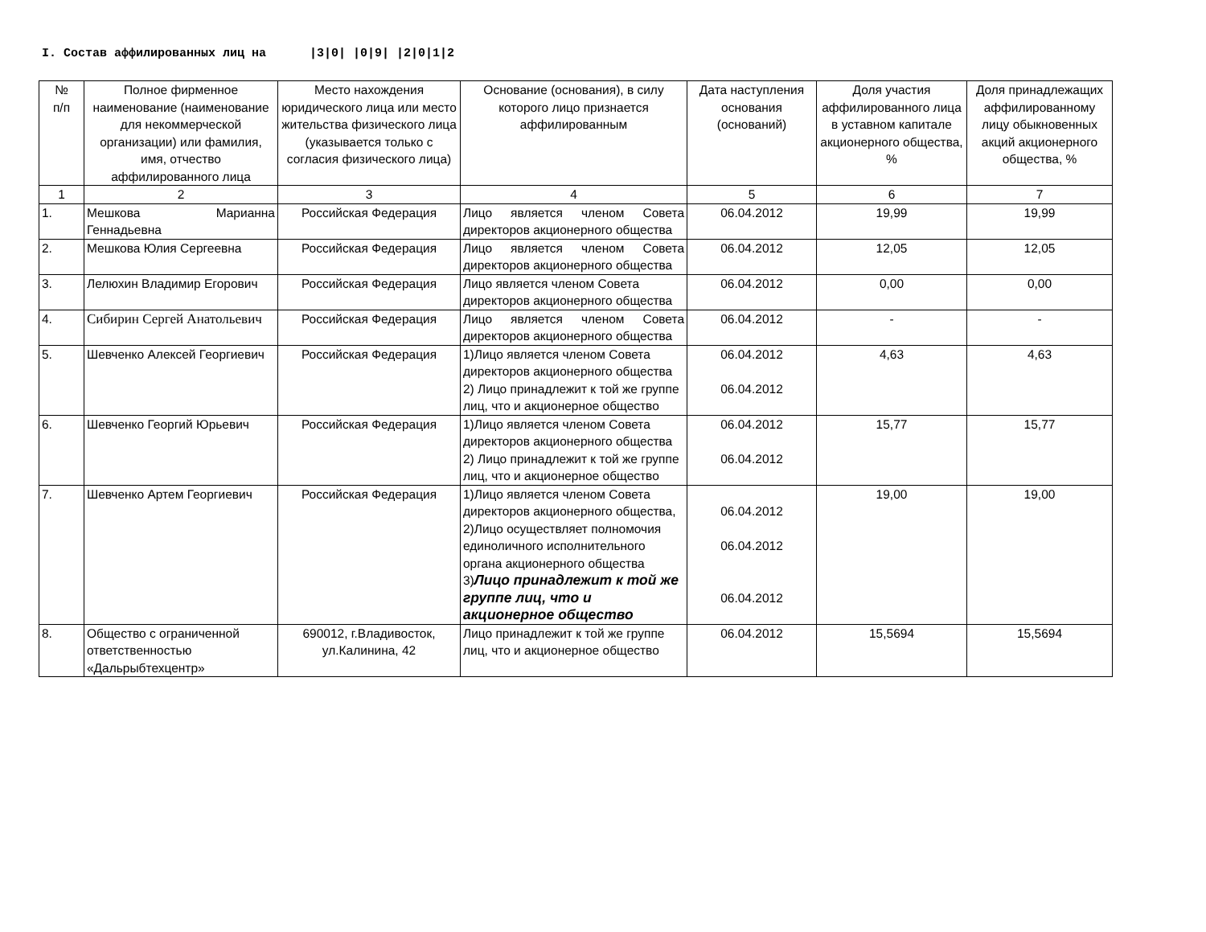I. Состав аффилированных лиц на |3|0| |0|9| |2|0|1|2
| № п/п | Полное фирменное наименование (наименование для некоммерческой организации) или фамилия, имя, отчество аффилированного лица | Место нахождения юридического лица или место жительства физического лица (указывается только с согласия физического лица) | Основание (основания), в силу которого лицо признается аффилированным | Дата наступления основания (оснований) | Доля участия аффилированного лица в уставном капитале акционерного общества, % | Доля принадлежащих аффилированному лицу обыкновенных акций акционерного общества, % |
| --- | --- | --- | --- | --- | --- | --- |
| 1 | 2 | 3 | 4 | 5 | 6 | 7 |
| 1. | Мешкова Марианна Геннадьевна | Российская Федерация | Лицо является членом Совета директоров акционерного общества | 06.04.2012 | 19,99 | 19,99 |
| 2. | Мешкова Юлия Сергеевна | Российская Федерация | Лицо является членом Совета директоров акционерного общества | 06.04.2012 | 12,05 | 12,05 |
| 3. | Лелюхин Владимир Егорович | Российская Федерация | Лицо является членом Совета директоров акционерного общества | 06.04.2012 | 0,00 | 0,00 |
| 4. | Сибирин Сергей Анатольевич | Российская Федерация | Лицо является членом Совета директоров акционерного общества | 06.04.2012 | - | - |
| 5. | Шевченко Алексей Георгиевич | Российская Федерация | 1)Лицо является членом Совета директоров акционерного общества 2) Лицо принадлежит к той же группе лиц, что и акционерное общество | 06.04.2012 06.04.2012 | 4,63 | 4,63 |
| 6. | Шевченко Георгий Юрьевич | Российская Федерация | 1)Лицо является членом Совета директоров акционерного общества 2) Лицо принадлежит к той же группе лиц, что и акционерное общество | 06.04.2012 06.04.2012 | 15,77 | 15,77 |
| 7. | Шевченко Артем Георгиевич | Российская Федерация | 1)Лицо является членом Совета директоров акционерного общества, 2)Лицо осуществляет полномочия единоличного исполнительного органа акционерного общества 3) Лицо принадлежит к той же группе лиц, что и акционерное общество | 06.04.2012 06.04.2012 06.04.2012 | 19,00 | 19,00 |
| 8. | Общество с ограниченной ответственностью «Дальрыбтехцентр» | 690012, г.Владивосток, ул.Калинина, 42 | Лицо принадлежит к той же группе лиц, что и акционерное общество | 06.04.2012 | 15,5694 | 15,5694 |